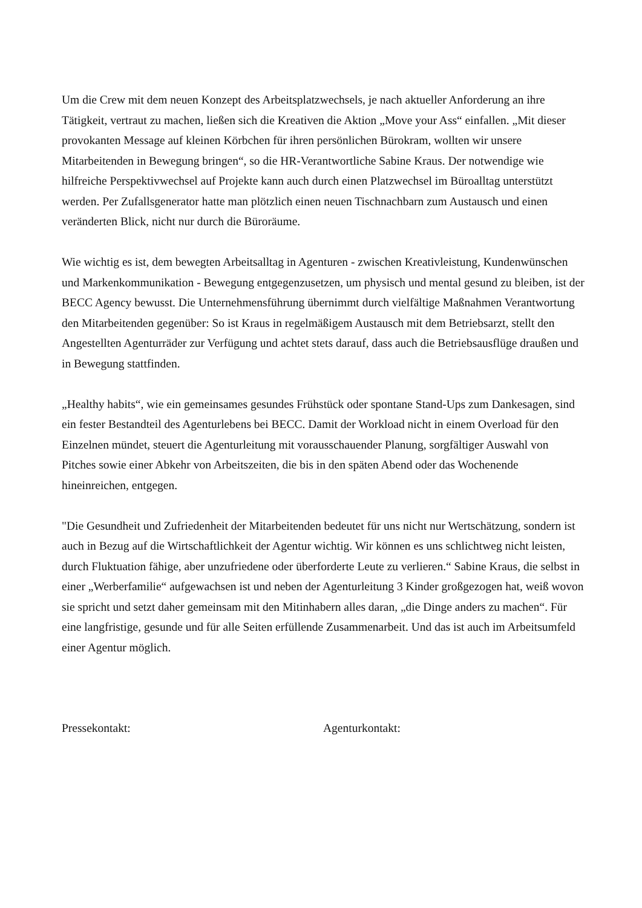Um die Crew mit dem neuen Konzept des Arbeitsplatzwechsels, je nach aktueller Anforderung an ihre Tätigkeit, vertraut zu machen, ließen sich die Kreativen die Aktion „Move your Ass“ einfallen. „Mit dieser provokanten Message auf kleinen Körbchen für ihren persönlichen Bürokram, wollten wir unsere Mitarbeitenden in Bewegung bringen“, so die HR-Verantwortliche Sabine Kraus. Der notwendige wie hilfreiche Perspektivwechsel auf Projekte kann auch durch einen Platzwechsel im Büroalltag unterstützt werden. Per Zufallsgenerator hatte man plötzlich einen neuen Tischnachbarn zum Austausch und einen veränderten Blick, nicht nur durch die Büroräume.
Wie wichtig es ist, dem bewegten Arbeitsalltag in Agenturen - zwischen Kreativleistung, Kundenwünschen und Markenkommunikation - Bewegung entgegenzusetzen, um physisch und mental gesund zu bleiben, ist der BECC Agency bewusst. Die Unternehmensführung übernimmt durch vielfältige Maßnahmen Verantwortung den Mitarbeitenden gegenüber: So ist Kraus in regelmäßigem Austausch mit dem Betriebsarzt, stellt den Angestellten Agenturräder zur Verfügung und achtet stets darauf, dass auch die Betriebsausflüge draußen und in Bewegung stattfinden.
„Healthy habits“, wie ein gemeinsames gesundes Frühstück oder spontane Stand-Ups zum Dankesagen, sind ein fester Bestandteil des Agenturlebens bei BECC. Damit der Workload nicht in einem Overload für den Einzelnen mündet, steuert die Agenturleitung mit vorausschauender Planung, sorgfältiger Auswahl von Pitches sowie einer Abkehr von Arbeitszeiten, die bis in den späten Abend oder das Wochenende hineinreichen, entgegen.
"Die Gesundheit und Zufriedenheit der Mitarbeitenden bedeutet für uns nicht nur Wertschätzung, sondern ist auch in Bezug auf die Wirtschaftlichkeit der Agentur wichtig. Wir können es uns schlichtweg nicht leisten, durch Fluktuation fähige, aber unzufriedene oder überforderte Leute zu verlieren.“ Sabine Kraus, die selbst in einer „Werberfamilie“ aufgewachsen ist und neben der Agenturleitung 3 Kinder großgezogen hat, weiß wovon sie spricht und setzt daher gemeinsam mit den Mitinhabern alles daran, „die Dinge anders zu machen“. Für eine langfristige, gesunde und für alle Seiten erfüllende Zusammenarbeit. Und das ist auch im Arbeitsumfeld einer Agentur möglich.
Pressekontakt: Agenturkontakt: